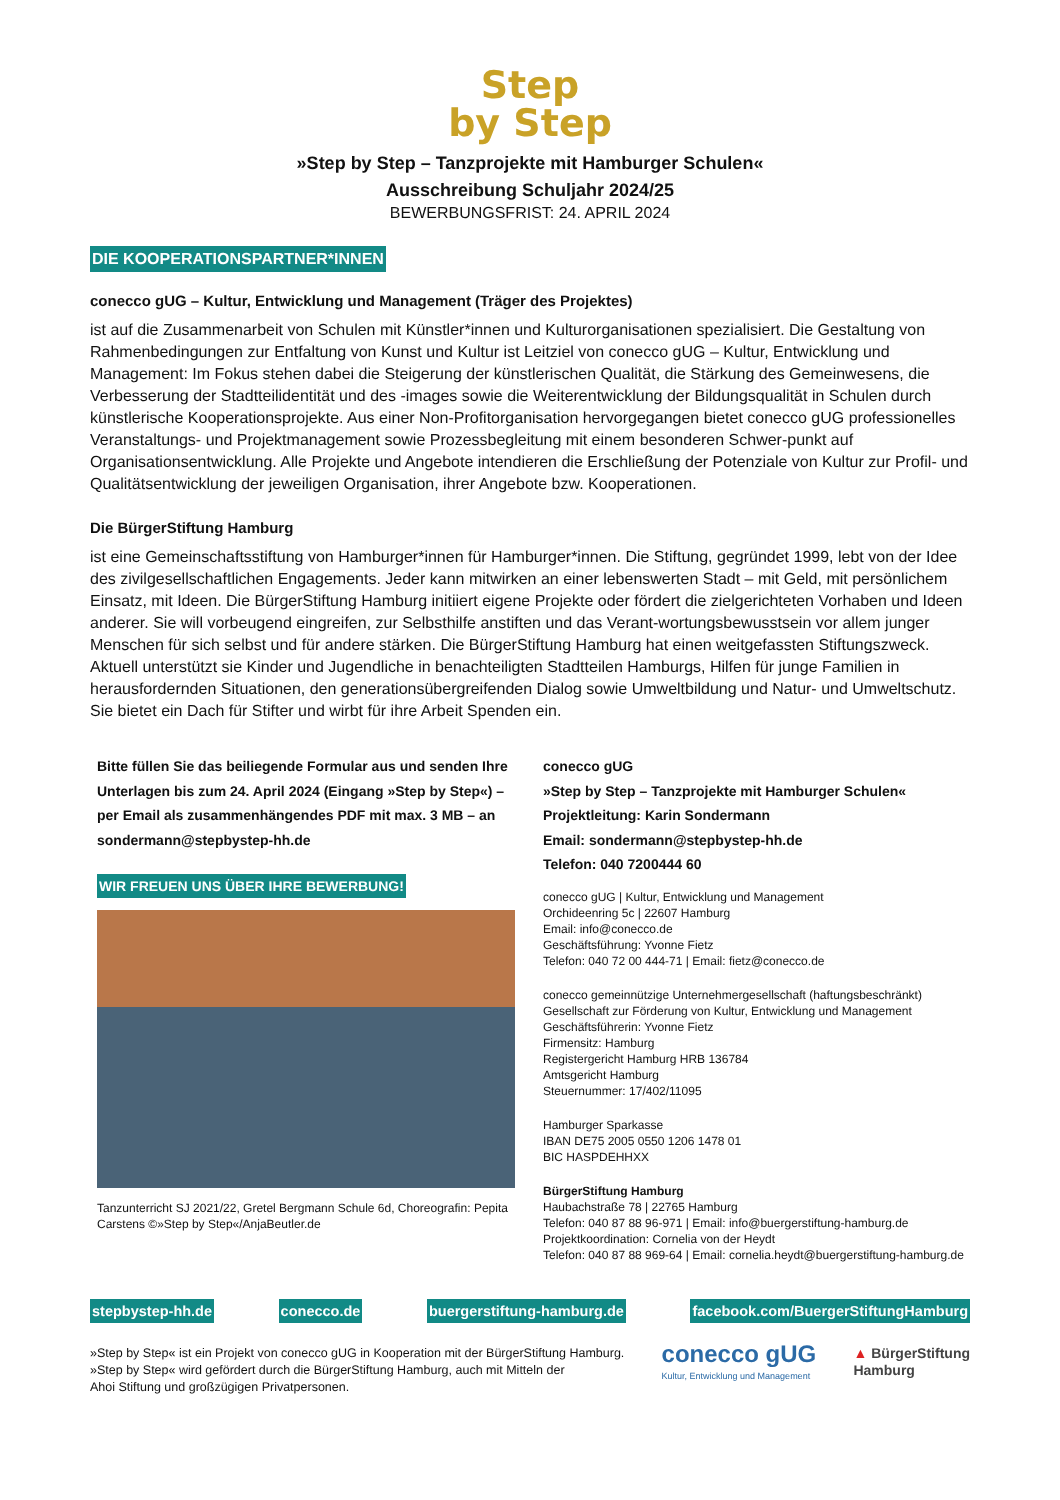Step
by Step
»Step by Step – Tanzprojekte mit Hamburger Schulen«
Ausschreibung Schuljahr 2024/25
BEWERBUNGSFRIST: 24. APRIL 2024
DIE KOOPERATIONSPARTNER*INNEN
conecco gUG – Kultur, Entwicklung und Management (Träger des Projektes)
ist auf die Zusammenarbeit von Schulen mit Künstler*innen und Kulturorganisationen spezialisiert. Die Gestaltung von Rahmenbedingungen zur Entfaltung von Kunst und Kultur ist Leitziel von conecco gUG – Kultur, Entwicklung und Management: Im Fokus stehen dabei die Steigerung der künstlerischen Qualität, die Stärkung des Gemeinwesens, die Verbesserung der Stadtteilidentität und des -images sowie die Weiterentwicklung der Bildungsqualität in Schulen durch künstlerische Kooperationsprojekte. Aus einer Non-Profitorganisation hervorgegangen bietet conecco gUG professionelles Veranstaltungs- und Projektmanagement sowie Prozessbegleitung mit einem besonderen Schwer-punkt auf Organisationsentwicklung. Alle Projekte und Angebote intendieren die Erschließung der Potenziale von Kultur zur Profil- und Qualitätsentwicklung der jeweiligen Organisation, ihrer Angebote bzw. Kooperationen.
Die BürgerStiftung Hamburg
ist eine Gemeinschaftsstiftung von Hamburger*innen für Hamburger*innen. Die Stiftung, gegründet 1999, lebt von der Idee des zivilgesellschaftlichen Engagements. Jeder kann mitwirken an einer lebenswerten Stadt – mit Geld, mit persönlichem Einsatz, mit Ideen. Die BürgerStiftung Hamburg initiiert eigene Projekte oder fördert die zielgerichteten Vorhaben und Ideen anderer. Sie will vorbeugend eingreifen, zur Selbsthilfe anstiften und das Verant-wortungsbewusstsein vor allem junger Menschen für sich selbst und für andere stärken. Die BürgerStiftung Hamburg hat einen weitgefassten Stiftungszweck. Aktuell unterstützt sie Kinder und Jugendliche in benachteiligten Stadtteilen Hamburgs, Hilfen für junge Familien in herausfordernden Situationen, den generationsübergreifenden Dialog sowie Umweltbildung und Natur- und Umweltschutz. Sie bietet ein Dach für Stifter und wirbt für ihre Arbeit Spenden ein.
Bitte füllen Sie das beiliegende Formular aus und senden Ihre Unterlagen bis zum 24. April 2024 (Eingang »Step by Step«) – per Email als zusammenhängendes PDF mit max. 3 MB – an sondermann@stepbystep-hh.de
WIR FREUEN UNS ÜBER IHRE BEWERBUNG!
Tanzunterricht SJ 2021/22, Gretel Bergmann Schule 6d, Choreografin: Pepita Carstens ©»Step by Step«/AnjaBeutler.de
conecco gUG
»Step by Step – Tanzprojekte mit Hamburger Schulen«
Projektleitung: Karin Sondermann
Email: sondermann@stepbystep-hh.de
Telefon: 040 7200444 60
conecco gUG | Kultur, Entwicklung und Management
Orchideenring 5c | 22607 Hamburg
Email: info@conecco.de
Geschäftsführung: Yvonne Fietz
Telefon: 040 72 00 444-71 | Email: fietz@conecco.de
conecco gemeinnützige Unternehmergesellschaft (haftungsbeschränkt)
Gesellschaft zur Förderung von Kultur, Entwicklung und Management
Geschäftsführerin: Yvonne Fietz
Firmensitz: Hamburg
Registergericht Hamburg HRB 136784
Amtsgericht Hamburg
Steuernummer: 17/402/11095
Hamburger Sparkasse
IBAN DE75 2005 0550 1206 1478 01
BIC HASPDEHHXX
BürgerStiftung Hamburg
Haubachstraße 78 | 22765 Hamburg
Telefon: 040 87 88 96-971 | Email: info@buergerstiftung-hamburg.de
Projektkoordination: Cornelia von der Heydt
Telefon: 040 87 88 969-64 | Email: cornelia.heydt@buergerstiftung-hamburg.de
stepbystep-hh.de conecco.de buergerstiftung-hamburg.de facebook.com/BuergerStiftungHamburg
»Step by Step« ist ein Projekt von conecco gUG in Kooperation mit der BürgerStiftung Hamburg.
»Step by Step« wird gefördert durch die BürgerStiftung Hamburg, auch mit Mitteln der
Ahoi Stiftung und großzügigen Privatpersonen.
conecco gUG
Kultur, Entwicklung und Management
▲ BürgerStiftung
Hamburg